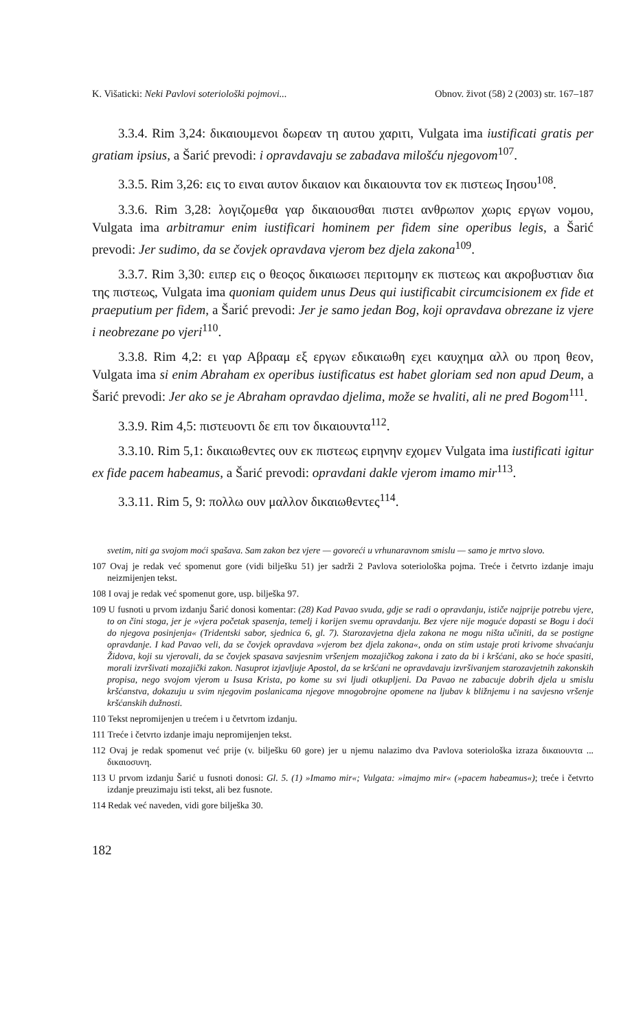K. Višaticki: Neki Pavlovi soteriološki pojmovi... Obnov. život (58) 2 (2003) str. 167–187
3.3.4. Rim 3,24: δικαιουμενοι δωρεαν τη αυτου χαριτι, Vulgata ima iustificati gratis per gratiam ipsius, a Šarić prevodi: i opravdavaju se zabadava milošću njegovom<sup>107</sup>.
3.3.5. Rim 3,26: εις το ειναι αυτον δικαιον και δικαιουντα τον εκ πιστεως Ιησου<sup>108</sup>.
3.3.6. Rim 3,28: λογιζομεθα γαρ δικαιουσθαι πιστει ανθρωπον χωρις εργων νομου, Vulgata ima arbitramur enim iustificari hominem per fidem sine operibus legis, a Šarić prevodi: Jer sudimo, da se čovjek opravdava vjerom bez djela zakona<sup>109</sup>.
3.3.7. Rim 3,30: ειπερ εις ο θεοςος δικαιωσει περιτομην εκ πιστεως και ακροβυστιαν δια της πιστεως, Vulgata ima quoniam quidem unus Deus qui iustificabit circumcisionem ex fide et praeputium per fidem, a Šarić prevodi: Jer je samo jedan Bog, koji opravdava obrezane iz vjere i neobrezane po vjeri<sup>110</sup>.
3.3.8. Rim 4,2: ει γαρ Αβρααμ εξ εργων εδικαιωθη εχει καυχημα αλλ ου προη θεον, Vulgata ima si enim Abraham ex operibus iustificatus est habet gloriam sed non apud Deum, a Šarić prevodi: Jer ako se je Abraham opravdao djelima, može se hvaliti, ali ne pred Bogom<sup>111</sup>.
3.3.9. Rim 4,5: πιστευοντι δε επι τον δικαιουντα<sup>112</sup>.
3.3.10. Rim 5,1: δικαιωθεντες ουν εκ πιστεως ειρηνην εχομεν Vulgata ima iustificati igitur ex fide pacem habeamus, a Šarić prevodi: opravdani dakle vjerom imamo mir<sup>113</sup>.
3.3.11. Rim 5, 9: πολλω ουν μαλλον δικαιωθεντες<sup>114</sup>.
svetim, niti ga svojom moći spašava. Sam zakon bez vjere — govoreći u vrhunaravnom smislu — samo je mrtvo slovo.
107 Ovaj je redak već spomenut gore (vidi bilješku 51) jer sadrži 2 Pavlova soteriološka pojma. Treće i četvrto izdanje imaju neizmijenjen tekst.
108 I ovaj je redak već spomenut gore, usp. bilješka 97.
109 U fusnoti u prvom izdanju Šarić donosi komentar: (28) Kad Pavao svuda, gdje se radi o opravdanju, ističe najprije potrebu vjere, to on čini stoga, jer je »vjera početak spasenja, temelj i korijen svemu opravdanju. Bez vjere nije moguće dopasti se Bogu i doći do njegova posinjenja« (Tridentski sabor, sjednica 6, gl. 7). Starozavjetna djela zakona ne mogu ništa učiniti, da se postigne opravdanje. I kad Pavao veli, da se čovjek opravdava »vjerom bez djela zakona«, onda on stim ustaje proti krivome shvaćanju Židova, koji su vjerovali, da se čovjek spasava savjesnim vršenjem mozajičkog zakona i zato da bi i kršćani, ako se hoće spasiti, morali izvršivati mozajički zakon. Nasuprot izjavljuje Apostol, da se kršćani ne opravdavaju izvršivanjem starozavjetnih zakonskih propisa, nego svojom vjerom u Isusa Krista, po kome su svi ljudi otkupljeni. Da Pavao ne zabacuje dobrih djela u smislu kršćanstva, dokazuju u svim njegovim poslanicama njegove mnogobrojne opomene na ljubav k bližnjemu i na savjesno vršenje kršćanskih dužnosti.
110 Tekst nepromijenjen u trećem i u četvrtom izdanju.
111 Treće i četvrto izdanje imaju nepromijenjen tekst.
112 Ovaj je redak spomenut već prije (v. bilješku 60 gore) jer u njemu nalazimo dva Pavlova soteriološka izraza δικαιουντα ... δικαιοσυνη.
113 U prvom izdanju Šarić u fusnoti donosi: Gl. 5. (1) »Imamo mir«; Vulgata: »imajmo mir« (»pacem habeamus«); treće i četvrto izdanje preuzimaju isti tekst, ali bez fusnote.
114 Redak već naveden, vidi gore bilješka 30.
182